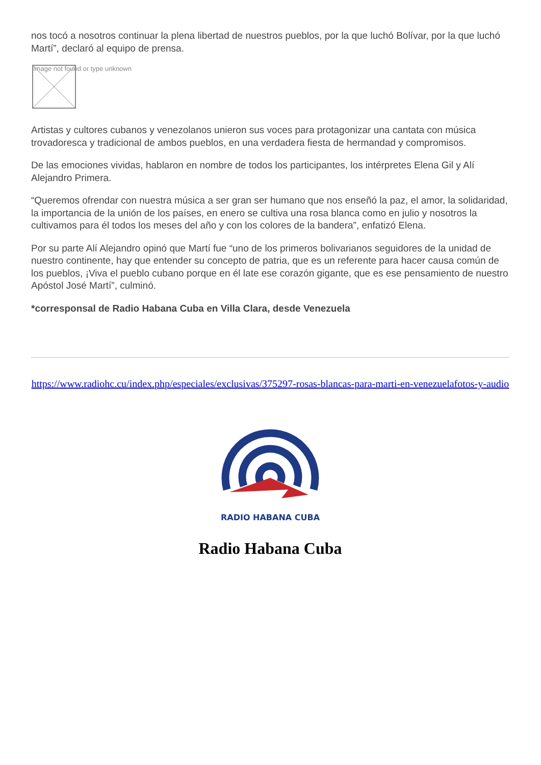nos tocó a nosotros continuar la plena libertad de nuestros pueblos, por la que luchó Bolívar, por la que luchó Martí”, declaró al equipo de prensa.
Image not found or type unknown
Artistas y cultores cubanos y venezolanos unieron sus voces para protagonizar una cantata con música trovadoresca y tradicional de ambos pueblos, en una verdadera fiesta de hermandad y compromisos.
De las emociones vividas, hablaron en nombre de todos los participantes, los intérpretes Elena Gil y Alí Alejandro Primera.
“Queremos ofrendar con nuestra música a ser gran ser humano que nos enseñó la paz, el amor, la solidaridad, la importancia de la unión de los países, en enero se cultiva una rosa blanca como en julio y nosotros la cultivamos para él todos los meses del año y con los colores de la bandera”, enfatizó Elena.
Por su parte Alí Alejandro opinó que Martí fue “uno de los primeros bolivarianos seguidores de la unidad de nuestro continente, hay que entender su concepto de patria, que es un referente para hacer causa común de los pueblos, ¡Viva el pueblo cubano porque en él late ese corazón gigante, que es ese pensamiento de nuestro Apóstol José Martí”, culminó.
*corresponsal de Radio Habana Cuba en Villa Clara, desde Venezuela
https://www.radiohc.cu/index.php/especiales/exclusivas/375297-rosas-blancas-para-marti-en-venezuelafotos-y-audio
RADIO HABANA CUBA
Radio Habana Cuba